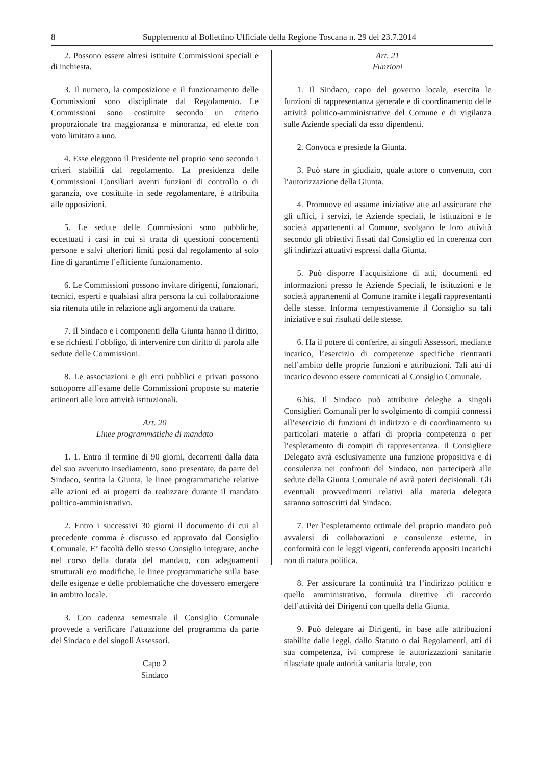8 Supplemento al Bollettino Ufficiale della Regione Toscana n. 29 del 23.7.2014
2. Possono essere altresì istituite Commissioni speciali e di inchiesta.
3. Il numero, la composizione e il funzionamento delle Commissioni sono disciplinate dal Regolamento. Le Commissioni sono costituite secondo un criterio proporzionale tra maggioranza e minoranza, ed elette con voto limitato a uno.
4. Esse eleggono il Presidente nel proprio seno secondo i criteri stabiliti dal regolamento. La presidenza delle Commissioni Consiliari aventi funzioni di controllo o di garanzia, ove costituite in sede regolamentare, è attribuita alle opposizioni.
5. Le sedute delle Commissioni sono pubbliche, eccettuati i casi in cui si tratta di questioni concernenti persone e salvi ulteriori limiti posti dal regolamento al solo fine di garantirne l’efficiente funzionamento.
6. Le Commissioni possono invitare dirigenti, funzionari, tecnici, esperti e qualsiasi altra persona la cui collaborazione sia ritenuta utile in relazione agli argomenti da trattare.
7. Il Sindaco e i componenti della Giunta hanno il diritto, e se richiesti l’obbligo, di intervenire con diritto di parola alle sedute delle Commissioni.
8. Le associazioni e gli enti pubblici e privati possono sottoporre all’esame delle Commissioni proposte su materie attinenti alle loro attività istituzionali.
Art. 20
Linee programmatiche di mandato
1. 1. Entro il termine di 90 giorni, decorrenti dalla data del suo avvenuto insediamento, sono presentate, da parte del Sindaco, sentita la Giunta, le linee programmatiche relative alle azioni ed ai progetti da realizzare durante il mandato politico-amministrativo.
2. Entro i successivi 30 giorni il documento di cui al precedente comma è discusso ed approvato dal Consiglio Comunale. E’ facoltà dello stesso Consiglio integrare, anche nel corso della durata del mandato, con adeguamenti strutturali e/o modifiche, le linee programmatiche sulla base delle esigenze e delle problematiche che dovessero emergere in ambito locale.
3. Con cadenza semestrale il Consiglio Comunale provvede a verificare l’attuazione del programma da parte del Sindaco e dei singoli Assessori.
Capo 2
Sindaco
Art. 21
Funzioni
1. Il Sindaco, capo del governo locale, esercita le funzioni di rappresentanza generale e di coordinamento delle attività politico-amministrative del Comune e di vigilanza sulle Aziende speciali da esso dipendenti.
2. Convoca e presiede la Giunta.
3. Può stare in giudizio, quale attore o convenuto, con l’autorizzazione della Giunta.
4. Promuove ed assume iniziative atte ad assicurare che gli uffici, i servizi, le Aziende speciali, le istituzioni e le società appartenenti al Comune, svolgano le loro attività secondo gli obiettivi fissati dal Consiglio ed in coerenza con gli indirizzi attuativi espressi dalla Giunta.
5. Può disporre l’acquisizione di atti, documenti ed informazioni presso le Aziende Speciali, le istituzioni e le società appartenenti al Comune tramite i legali rappresentanti delle stesse. Informa tempestivamente il Consiglio su tali iniziative e sui risultati delle stesse.
6. Ha il potere di conferire, ai singoli Assessori, mediante incarico, l’esercizio di competenze specifiche rientranti nell’ambito delle proprie funzioni e attribuzioni. Tali atti di incarico devono essere comunicati al Consiglio Comunale.
6.bis. Il Sindaco può attribuire deleghe a singoli Consiglieri Comunali per lo svolgimento di compiti connessi all’esercizio di funzioni di indirizzo e di coordinamento su particolari materie o affari di propria competenza o per l’espletamento di compiti di rappresentanza. Il Consigliere Delegato avrà esclusivamente una funzione propositiva e di consulenza nei confronti del Sindaco, non parteciperà alle sedute della Giunta Comunale né avrà poteri decisionali. Gli eventuali provvedimenti relativi alla materia delegata saranno sottoscritti dal Sindaco.
7. Per l’espletamento ottimale del proprio mandato può avvalersi di collaborazioni e consulenze esterne, in conformità con le leggi vigenti, conferendo appositi incarichi non di natura politica.
8. Per assicurare la continuità tra l’indirizzo politico e quello amministrativo, formula direttive di raccordo dell’attività dei Dirigenti con quella della Giunta.
9. Può delegare ai Dirigenti, in base alle attribuzioni stabilite dalle leggi, dallo Statuto o dai Regolamenti, atti di sua competenza, ivi comprese le autorizzazioni sanitarie rilasciate quale autorità sanitaria locale, con